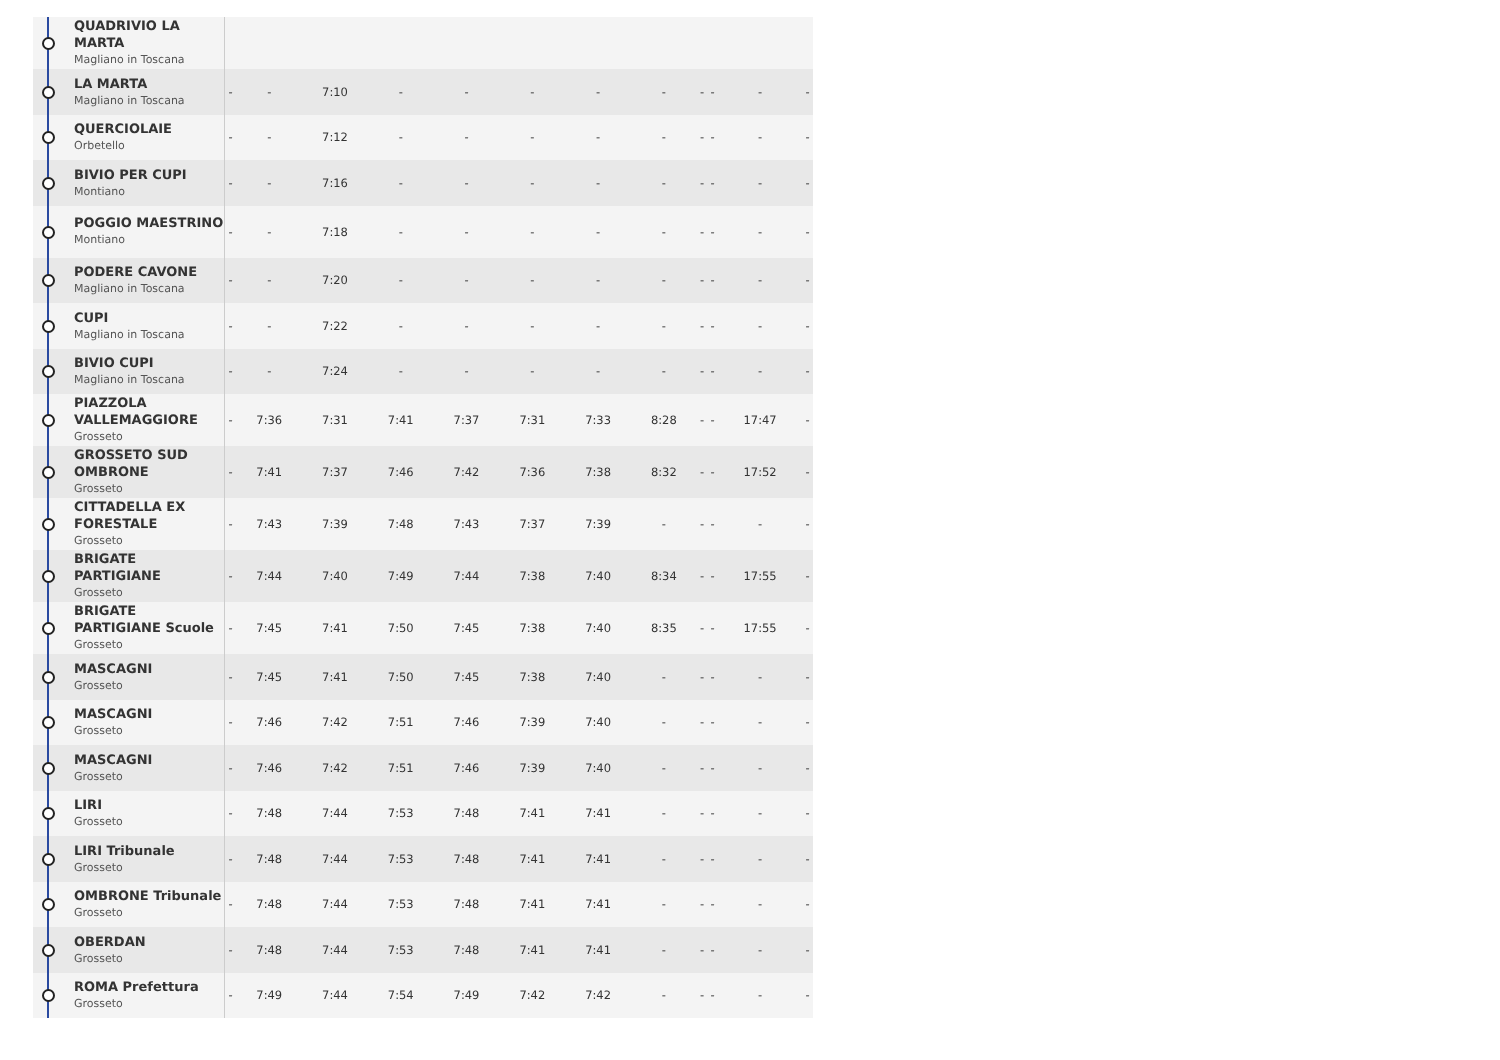| QUADRIVIO LA MARTA Magliano in Toscana | | | | | | | | | | | | |
| LA MARTA Magliano in Toscana | - | - | 7:10 | - | - | - | - | - | - | - | - | - |
| QUERCIOLAIE Orbetello | - | - | 7:12 | - | - | - | - | - | - | - | - | - |
| BIVIO PER CUPI Montiano | - | - | 7:16 | - | - | - | - | - | - | - | - | - |
| POGGIO MAESTRINO Montiano | - | - | 7:18 | - | - | - | - | - | - | - | - | - |
| PODERE CAVONE Magliano in Toscana | - | - | 7:20 | - | - | - | - | - | - | - | - | - |
| CUPI Magliano in Toscana | - | - | 7:22 | - | - | - | - | - | - | - | - | - |
| BIVIO CUPI Magliano in Toscana | - | - | 7:24 | - | - | - | - | - | - | - | - | - |
| PIAZZOLA VALLEMAGGIORE Grosseto | - | 7:36 | 7:31 | 7:41 | 7:37 | 7:31 | 7:33 | 8:28 | - | - | 17:47 | - |
| GROSSETO SUD OMBRONE Grosseto | - | 7:41 | 7:37 | 7:46 | 7:42 | 7:36 | 7:38 | 8:32 | - | - | 17:52 | - |
| CITTADELLA EX FORESTALE Grosseto | - | 7:43 | 7:39 | 7:48 | 7:43 | 7:37 | 7:39 | - | - | - | - | - |
| BRIGATE PARTIGIANE Grosseto | - | 7:44 | 7:40 | 7:49 | 7:44 | 7:38 | 7:40 | 8:34 | - | - | 17:55 | - |
| BRIGATE PARTIGIANE Scuole Grosseto | - | 7:45 | 7:41 | 7:50 | 7:45 | 7:38 | 7:40 | 8:35 | - | - | 17:55 | - |
| MASCAGNI Grosseto | - | 7:45 | 7:41 | 7:50 | 7:45 | 7:38 | 7:40 | - | - | - | - | - |
| MASCAGNI Grosseto | - | 7:46 | 7:42 | 7:51 | 7:46 | 7:39 | 7:40 | - | - | - | - | - |
| MASCAGNI Grosseto | - | 7:46 | 7:42 | 7:51 | 7:46 | 7:39 | 7:40 | - | - | - | - | - |
| LIRI Grosseto | - | 7:48 | 7:44 | 7:53 | 7:48 | 7:41 | 7:41 | - | - | - | - | - |
| LIRI Tribunale Grosseto | - | 7:48 | 7:44 | 7:53 | 7:48 | 7:41 | 7:41 | - | - | - | - | - |
| OMBRONE Tribunale Grosseto | - | 7:48 | 7:44 | 7:53 | 7:48 | 7:41 | 7:41 | - | - | - | - | - |
| OBERDAN Grosseto | - | 7:48 | 7:44 | 7:53 | 7:48 | 7:41 | 7:41 | - | - | - | - | - |
| ROMA Prefettura Grosseto | - | 7:49 | 7:44 | 7:54 | 7:49 | 7:42 | 7:42 | - | - | - | - | - |